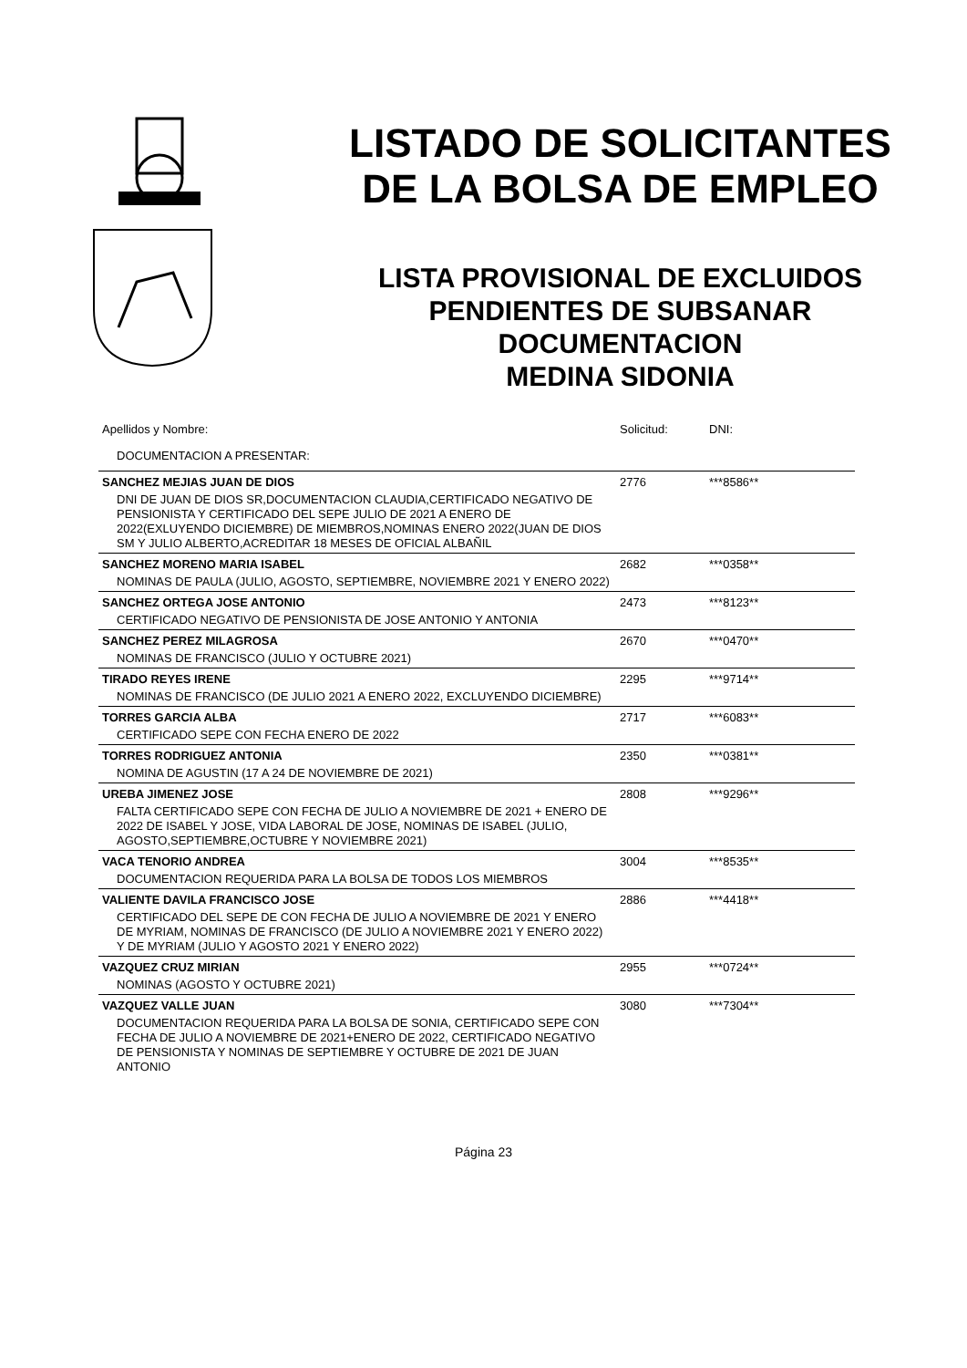LISTADO DE SOLICITANTES
DE LA BOLSA DE EMPLEO
LISTA PROVISIONAL DE EXCLUIDOS
PENDIENTES DE SUBSANAR
DOCUMENTACION
MEDINA SIDONIA
| Apellidos y Nombre: | Solicitud: | DNI: |
| --- | --- | --- |
| DOCUMENTACION A PRESENTAR: | | |
| SANCHEZ MEJIAS JUAN DE DIOS | 2776 | ***8586** |
| DNI DE JUAN DE DIOS SR,DOCUMENTACION CLAUDIA,CERTIFICADO NEGATIVO DE PENSIONISTA Y CERTIFICADO DEL SEPE JULIO DE 2021 A ENERO DE 2022(EXLUYENDO DICIEMBRE) DE MIEMBROS,NOMINAS ENERO 2022(JUAN DE DIOS SM Y JULIO ALBERTO,ACREDITAR 18 MESES DE OFICIAL ALBAÑIL | | |
| SANCHEZ MORENO MARIA ISABEL | 2682 | ***0358** |
| NOMINAS DE PAULA (JULIO, AGOSTO, SEPTIEMBRE, NOVIEMBRE 2021 Y ENERO 2022) | | |
| SANCHEZ ORTEGA JOSE ANTONIO | 2473 | ***8123** |
| CERTIFICADO NEGATIVO DE PENSIONISTA DE JOSE ANTONIO Y ANTONIA | | |
| SANCHEZ PEREZ MILAGROSA | 2670 | ***0470** |
| NOMINAS DE FRANCISCO (JULIO Y OCTUBRE 2021) | | |
| TIRADO REYES IRENE | 2295 | ***9714** |
| NOMINAS DE FRANCISCO (DE JULIO 2021 A ENERO 2022, EXCLUYENDO DICIEMBRE) | | |
| TORRES GARCIA ALBA | 2717 | ***6083** |
| CERTIFICADO SEPE CON FECHA ENERO DE 2022 | | |
| TORRES RODRIGUEZ ANTONIA | 2350 | ***0381** |
| NOMINA DE AGUSTIN (17 A 24 DE NOVIEMBRE DE 2021) | | |
| UREBA JIMENEZ JOSE | 2808 | ***9296** |
| FALTA CERTIFICADO SEPE CON FECHA DE JULIO A NOVIEMBRE DE 2021 + ENERO DE 2022 DE ISABEL Y JOSE, VIDA LABORAL DE JOSE, NOMINAS DE ISABEL (JULIO, AGOSTO,SEPTIEMBRE,OCTUBRE Y NOVIEMBRE 2021) | | |
| VACA TENORIO ANDREA | 3004 | ***8535** |
| DOCUMENTACION REQUERIDA PARA LA BOLSA DE TODOS LOS MIEMBROS | | |
| VALIENTE DAVILA FRANCISCO JOSE | 2886 | ***4418** |
| CERTIFICADO DEL SEPE DE CON FECHA DE JULIO A NOVIEMBRE DE 2021 Y ENERO DE MYRIAM, NOMINAS DE FRANCISCO (DE JULIO A NOVIEMBRE 2021 Y ENERO 2022) Y DE MYRIAM (JULIO Y AGOSTO 2021 Y ENERO 2022) | | |
| VAZQUEZ CRUZ MIRIAN | 2955 | ***0724** |
| NOMINAS (AGOSTO Y OCTUBRE 2021) | | |
| VAZQUEZ VALLE JUAN | 3080 | ***7304** |
| DOCUMENTACION REQUERIDA PARA LA BOLSA DE SONIA, CERTIFICADO SEPE CON FECHA DE JULIO A NOVIEMBRE DE 2021+ENERO DE 2022, CERTIFICADO NEGATIVO DE PENSIONISTA Y NOMINAS DE SEPTIEMBRE Y OCTUBRE DE 2021 DE JUAN ANTONIO | | |
Página 23